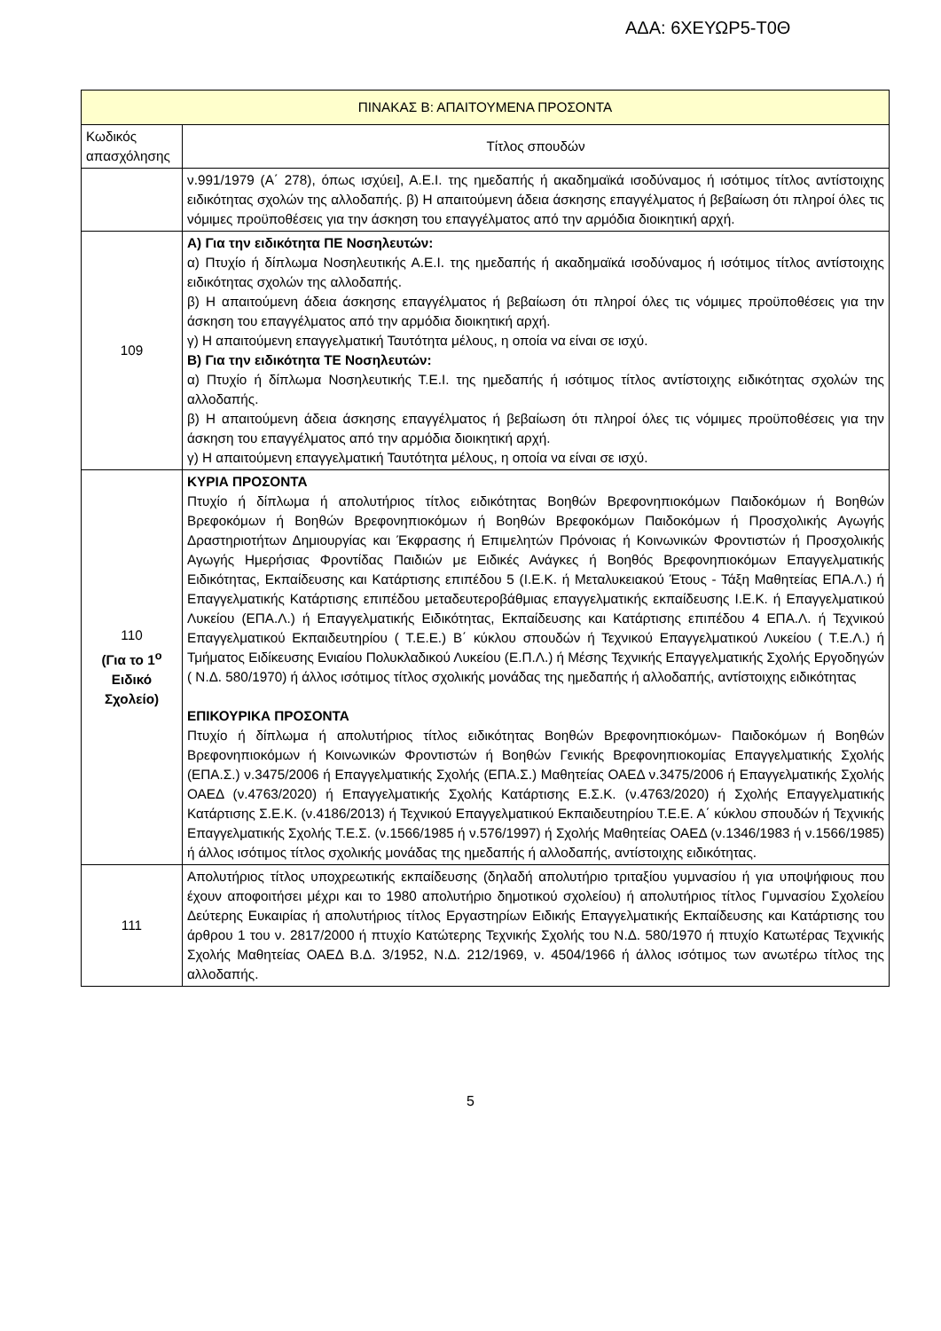ΑΔΑ: 6ΧΕΥΩΡ5-Τ0Θ
| ΠΙΝΑΚΑΣ Β: ΑΠΑΙΤΟΥΜΕΝΑ ΠΡΟΣΟΝΤΑ | |
| --- | --- |
| Κωδικός απασχόλησης | Τίτλος σπουδών |
| | ν.991/1979 (Α΄ 278), όπως ισχύει], Α.Ε.Ι. της ημεδαπής ή ακαδημαϊκά ισοδύναμος ή ισότιμος τίτλος αντίστοιχης ειδικότητας σχολών της αλλοδαπής. β) Η απαιτούμενη άδεια άσκησης επαγγέλματος ή βεβαίωση ότι πληροί όλες τις νόμιμες προϋποθέσεις για την άσκηση του επαγγέλματος από την αρμόδια διοικητική αρχή. |
| 109 | Α) Για την ειδικότητα ΠΕ Νοσηλευτών: α) Πτυχίο ή δίπλωμα Νοσηλευτικής Α.Ε.Ι. της ημεδαπής ή ακαδημαϊκά ισοδύναμος ή ισότιμος τίτλος αντίστοιχης ειδικότητας σχολών της αλλοδαπής. β) Η απαιτούμενη άδεια άσκησης επαγγέλματος ή βεβαίωση ότι πληροί όλες τις νόμιμες προϋποθέσεις για την άσκηση του επαγγέλματος από την αρμόδια διοικητική αρχή. γ) Η απαιτούμενη επαγγελματική Ταυτότητα μέλους, η οποία να είναι σε ισχύ. Β) Για την ειδικότητα ΤΕ Νοσηλευτών: α) Πτυχίο ή δίπλωμα Νοσηλευτικής Τ.Ε.Ι. της ημεδαπής ή ισότιμος τίτλος αντίστοιχης ειδικότητας σχολών της αλλοδαπής. β) Η απαιτούμενη άδεια άσκησης επαγγέλματος ή βεβαίωση ότι πληροί όλες τις νόμιμες προϋποθέσεις για την άσκηση του επαγγέλματος από την αρμόδια διοικητική αρχή. γ) Η απαιτούμενη επαγγελματική Ταυτότητα μέλους, η οποία να είναι σε ισχύ. |
| 110 (Για το 1<sup>ο</sup> Ειδικό Σχολείο) | ΚΥΡΙΑ ΠΡΟΣΟΝΤΑ Πτυχίο ή δίπλωμα ή απολυτήριος τίτλος ειδικότητας Βοηθών Βρεφονηπιοκόμων Παιδοκόμων ή Βοηθών Βρεφοκόμων ή Βοηθών Βρεφονηπιοκόμων ή Βοηθών Βρεφοκόμων Παιδοκόμων ή Προσχολικής Αγωγής Δραστηριοτήτων Δημιουργίας και Έκφρασης ή Επιμελητών Πρόνοιας ή Κοινωνικών Φροντιστών ή Προσχολικής Αγωγής Ημερήσιας Φροντίδας Παιδιών με Ειδικές Ανάγκες ή Βοηθός Βρεφονηπιοκόμων Επαγγελματικής Ειδικότητας, Εκπαίδευσης και Κατάρτισης επιπέδου 5 (Ι.Ε.Κ. ή Μεταλυκειακού Έτους - Τάξη Μαθητείας ΕΠΑ.Λ.) ή Επαγγελματικής Κατάρτισης επιπέδου μεταδευτεροβάθμιας επαγγελματικής εκπαίδευσης Ι.Ε.Κ. ή Επαγγελματικού Λυκείου (ΕΠΑ.Λ.) ή Επαγγελματικής Ειδικότητας, Εκπαίδευσης και Κατάρτισης επιπέδου 4 ΕΠΑ.Λ. ή Τεχνικού Επαγγελματικού Εκπαιδευτηρίου ( Τ.Ε.Ε.) Β΄ κύκλου σπουδών ή Τεχνικού Επαγγελματικού Λυκείου ( Τ.Ε.Λ.) ή Τμήματος Ειδίκευσης Ενιαίου Πολυκλαδικού Λυκείου (Ε.Π.Λ.) ή Μέσης Τεχνικής Επαγγελματικής Σχολής Εργοδηγών ( Ν.Δ. 580/1970) ή άλλος ισότιμος τίτλος σχολικής μονάδας της ημεδαπής ή αλλοδαπής, αντίστοιχης ειδικότητας ΕΠΙΚΟΥΡΙΚΑ ΠΡΟΣΟΝΤΑ Πτυχίο ή δίπλωμα ή απολυτήριος τίτλος ειδικότητας Βοηθών Βρεφονηπιοκόμων- Παιδοκόμων ή Βοηθών Βρεφονηπιοκόμων ή Κοινωνικών Φροντιστών ή Βοηθών Γενικής Βρεφονηπιοκομίας Επαγγελματικής Σχολής (ΕΠΑ.Σ.) ν.3475/2006 ή Επαγγελματικής Σχολής (ΕΠΑ.Σ.) Μαθητείας ΟΑΕΔ ν.3475/2006 ή Επαγγελματικής Σχολής ΟΑΕΔ (ν.4763/2020) ή Επαγγελματικής Σχολής Κατάρτισης Ε.Σ.Κ. (ν.4763/2020) ή Σχολής Επαγγελματικής Κατάρτισης Σ.Ε.Κ. (ν.4186/2013) ή Τεχνικού Επαγγελματικού Εκπαιδευτηρίου Τ.Ε.Ε. Α΄ κύκλου σπουδών ή Τεχνικής Επαγγελματικής Σχολής Τ.Ε.Σ. (ν.1566/1985 ή ν.576/1997) ή Σχολής Μαθητείας ΟΑΕΔ (ν.1346/1983 ή ν.1566/1985) ή άλλος ισότιμος τίτλος σχολικής μονάδας της ημεδαπής ή αλλοδαπής, αντίστοιχης ειδικότητας. |
| 111 | Απολυτήριος τίτλος υποχρεωτικής εκπαίδευσης (δηλαδή απολυτήριο τριταξίου γυμνασίου ή για υποψήφιους που έχουν αποφοιτήσει μέχρι και το 1980 απολυτήριο δημοτικού σχολείου) ή απολυτήριος τίτλος Γυμνασίου Σχολείου Δεύτερης Ευκαιρίας ή απολυτήριος τίτλος Εργαστηρίων Ειδικής Επαγγελματικής Εκπαίδευσης και Κατάρτισης του άρθρου 1 του ν. 2817/2000 ή πτυχίο Κατώτερης Τεχνικής Σχολής του Ν.Δ. 580/1970 ή πτυχίο Κατωτέρας Τεχνικής Σχολής Μαθητείας ΟΑΕΔ Β.Δ. 3/1952, Ν.Δ. 212/1969, ν. 4504/1966 ή άλλος ισότιμος των ανωτέρω τίτλος της αλλοδαπής. |
5